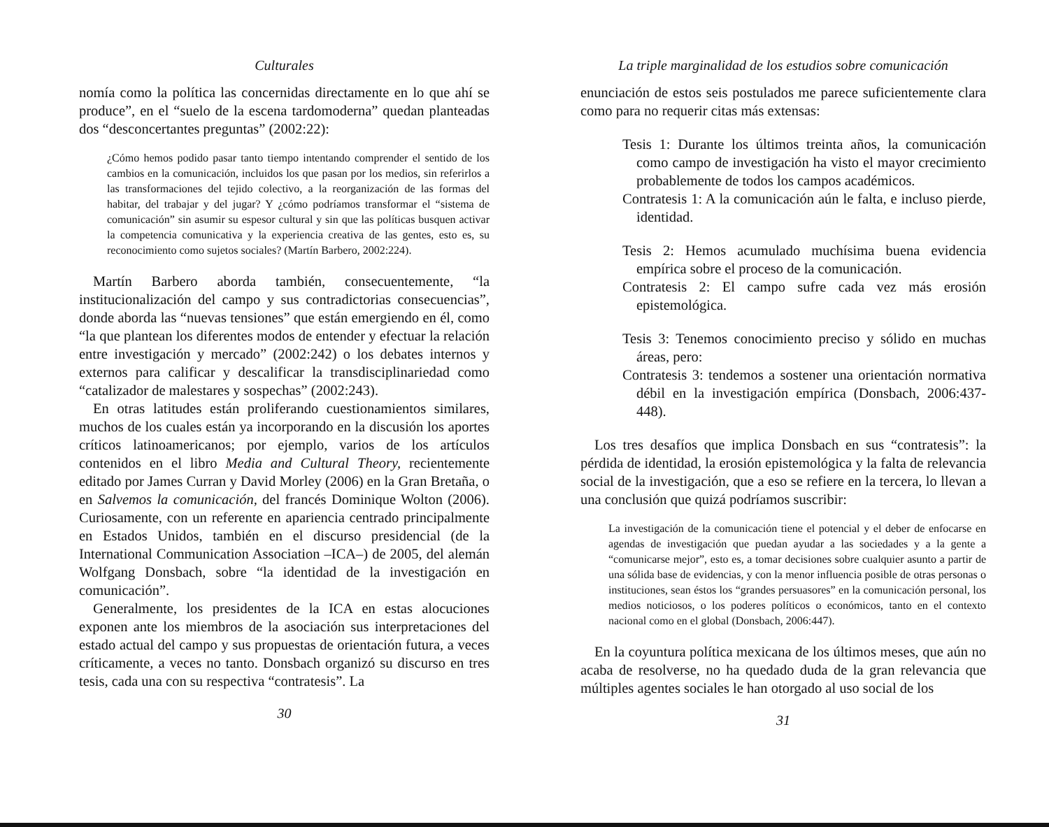Culturales
nomía como la política las concernidas directamente en lo que ahí se produce”, en el “suelo de la escena tardomoderna” quedan planteadas dos “desconcertantes preguntas” (2002:22):
¿Cómo hemos podido pasar tanto tiempo intentando comprender el sentido de los cambios en la comunicación, incluidos los que pasan por los medios, sin referirlos a las transformaciones del tejido colectivo, a la reorganización de las formas del habitar, del trabajar y del jugar? Y ¿cómo podríamos transformar el “sistema de comunicación” sin asumir su espesor cultural y sin que las políticas busquen activar la competencia comunicativa y la experiencia creativa de las gentes, esto es, su reconocimiento como sujetos sociales? (Martín Barbero, 2002:224).
Martín Barbero aborda también, consecuentemente, “la institucionalización del campo y sus contradictorias consecuencias”, donde aborda las “nuevas tensiones” que están emergiendo en él, como “la que plantean los diferentes modos de entender y efectuar la relación entre investigación y mercado” (2002:242) o los debates internos y externos para calificar y descalificar la transdisciplinariedad como “catalizador de malestares y sospechas” (2002:243).
En otras latitudes están proliferando cuestionamientos similares, muchos de los cuales están ya incorporando en la discusión los aportes críticos latinoamericanos; por ejemplo, varios de los artículos contenidos en el libro Media and Cultural Theory, recientemente editado por James Curran y David Morley (2006) en la Gran Bretaña, o en Salvemos la comunicación, del francés Dominique Wolton (2006). Curiosamente, con un referente en apariencia centrado principalmente en Estados Unidos, también en el discurso presidencial (de la International Communication Association –ICA–) de 2005, del alemán Wolfgang Donsbach, sobre “la identidad de la investigación en comunicación”.
Generalmente, los presidentes de la ICA en estas alocuciones exponen ante los miembros de la asociación sus interpretaciones del estado actual del campo y sus propuestas de orientación futura, a veces críticamente, a veces no tanto. Donsbach organizó su discurso en tres tesis, cada una con su respectiva “contratesis”. La
30
La triple marginalidad de los estudios sobre comunicación
enunciación de estos seis postulados me parece suficientemente clara como para no requerir citas más extensas:
Tesis 1: Durante los últimos treinta años, la comunicación como campo de investigación ha visto el mayor crecimiento probablemente de todos los campos académicos.
Contratesis 1: A la comunicación aún le falta, e incluso pierde, identidad.
Tesis 2: Hemos acumulado muchísima buena evidencia empírica sobre el proceso de la comunicación.
Contratesis 2: El campo sufre cada vez más erosión epistemológica.
Tesis 3: Tenemos conocimiento preciso y sólido en muchas áreas, pero:
Contratesis 3: tendemos a sostener una orientación normativa débil en la investigación empírica (Donsbach, 2006:437-448).
Los tres desafíos que implica Donsbach en sus “contratesis”: la pérdida de identidad, la erosión epistemológica y la falta de relevancia social de la investigación, que a eso se refiere en la tercera, lo llevan a una conclusión que quizá podríamos suscribir:
La investigación de la comunicación tiene el potencial y el deber de enfocarse en agendas de investigación que puedan ayudar a las sociedades y a la gente a “comunicarse mejor”, esto es, a tomar decisiones sobre cualquier asunto a partir de una sólida base de evidencias, y con la menor influencia posible de otras personas o instituciones, sean éstos los “grandes persuasores” en la comunicación personal, los medios noticiosos, o los poderes políticos o económicos, tanto en el contexto nacional como en el global (Donsbach, 2006:447).
En la coyuntura política mexicana de los últimos meses, que aún no acaba de resolverse, no ha quedado duda de la gran relevancia que múltiples agentes sociales le han otorgado al uso social de los
31